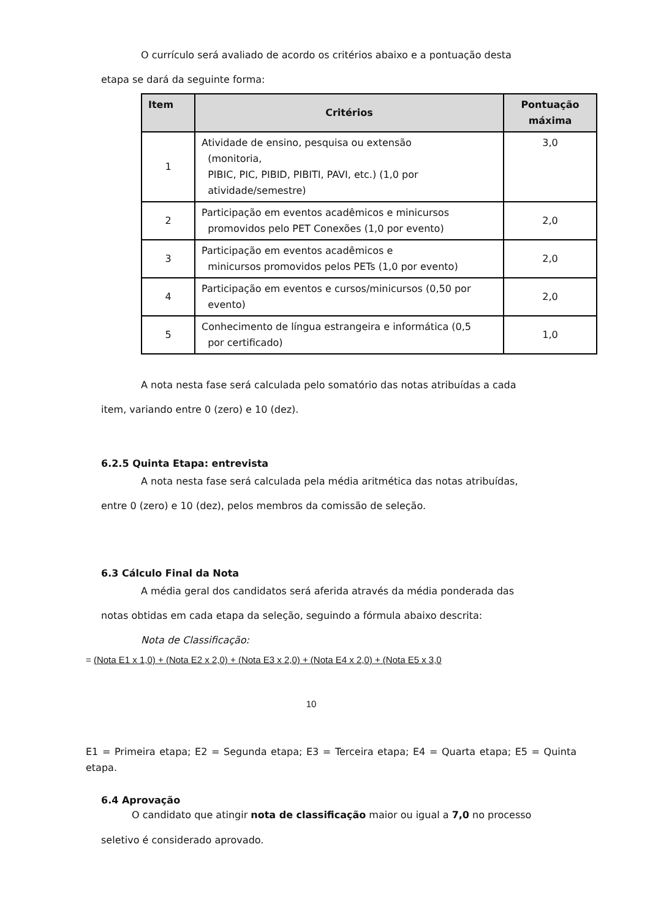O currículo será avaliado de acordo os critérios abaixo e a pontuação desta
etapa se dará da seguinte forma:
| Item | Critérios | Pontuação máxima |
| --- | --- | --- |
| 1 | Atividade de ensino, pesquisa ou extensão (monitoria, PIBIC, PIC, PIBID, PIBITI, PAVI, etc.) (1,0 por atividade/semestre) | 3,0 |
| 2 | Participação em eventos acadêmicos e minicursos promovidos pelo PET Conexões (1,0 por evento) | 2,0 |
| 3 | Participação em eventos acadêmicos e minicursos promovidos pelos PETs (1,0 por evento) | 2,0 |
| 4 | Participação em eventos e cursos/minicursos (0,50 por evento) | 2,0 |
| 5 | Conhecimento de língua estrangeira e informática (0,5 por certificado) | 1,0 |
A nota nesta fase será calculada pelo somatório das notas atribuídas a cada
item, variando entre 0 (zero) e 10 (dez).
6.2.5 Quinta Etapa: entrevista
A nota nesta fase será calculada pela média aritmética das notas atribuídas,
entre 0 (zero) e 10 (dez), pelos membros da comissão de seleção.
6.3 Cálculo Final da Nota
A média geral dos candidatos será aferida através da média ponderada das
notas obtidas em cada etapa da seleção, seguindo a fórmula abaixo descrita:
Nota de Classificação:
= (Nota E1 x 1,0) + (Nota E2 x 2,0) + (Nota E3 x 2,0) + (Nota E4 x 2,0) + (Nota E5 x 3,0
10
E1 = Primeira etapa; E2 = Segunda etapa; E3 = Terceira etapa; E4 = Quarta etapa; E5 = Quinta etapa.
6.4 Aprovação
O candidato que atingir nota de classificação maior ou igual a 7,0 no processo
seletivo é considerado aprovado.